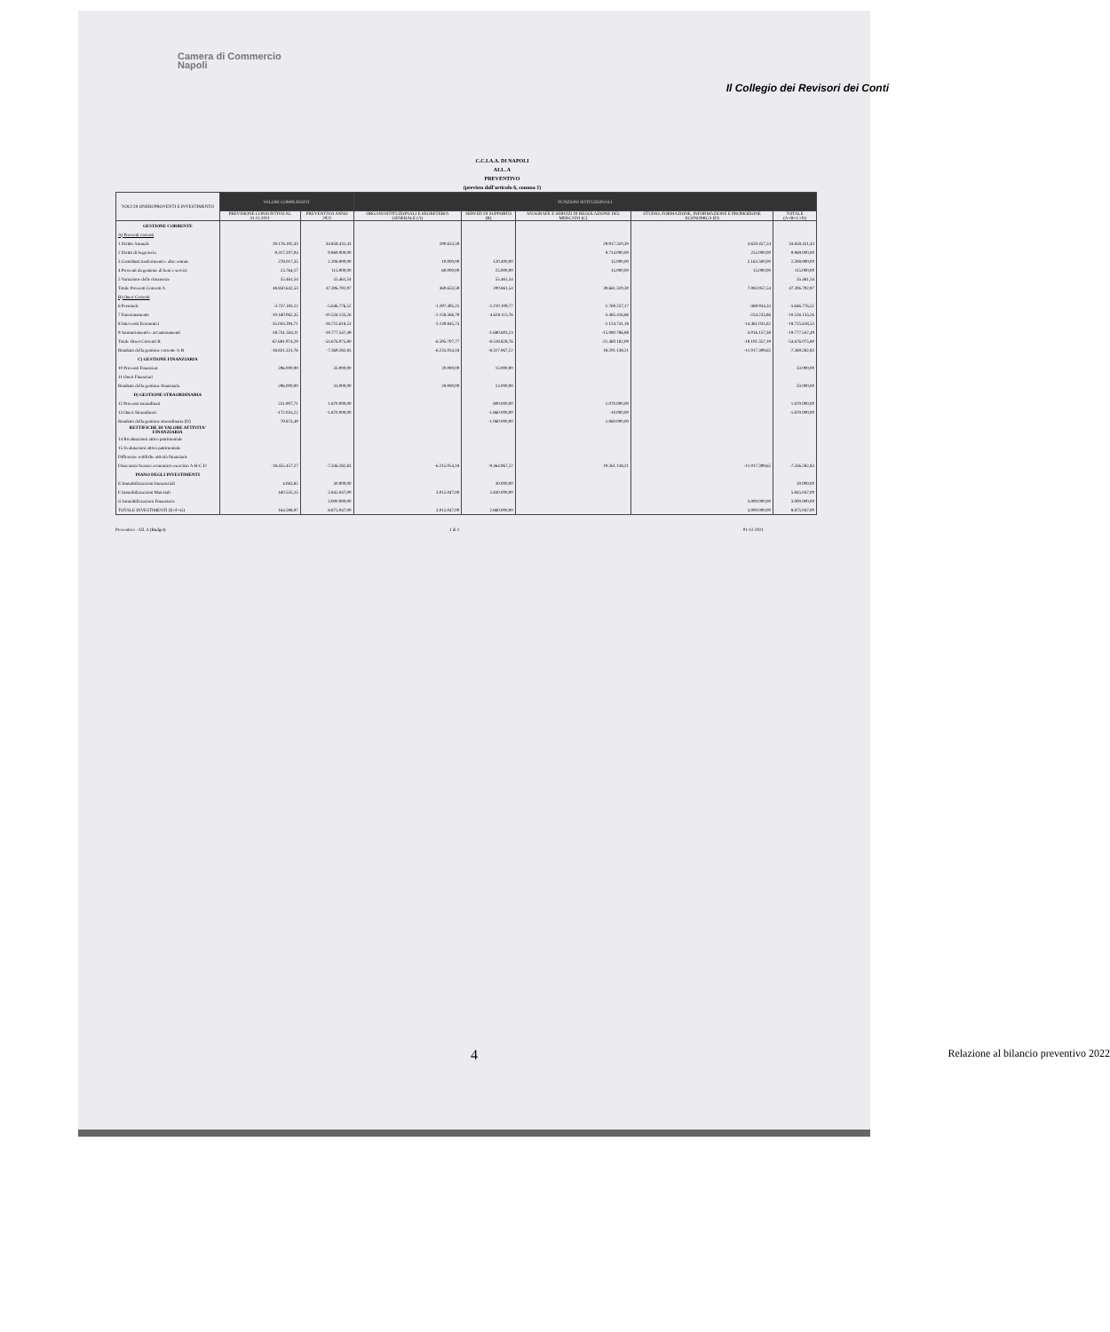Camera di Commercio
Napoli
Il Collegio dei Revisori dei Conti
C.C.I.A.A. DI NAPOLI
ALL. A
PREVENTIVO
(previsto dall'articolo 6, comma 1)
| VOCI DI ONERI/PROVENTI E INVESTIMENTO | VALORI COMPLESSIVI | | FUNZIONI ISTITUZIONALI | | | | |
| --- | --- | --- | --- | --- | --- | --- | --- |
| | PREVISIONE CONSUNTIVO AL 31.12.2021 | PREVENTIVO ANNO 2022 | ORGANI ISTITUZIONALI E SEGRETERIA GENERALE (A) | SERVIZI DI SUPPORTO (B) | ANAGRAFE E SERVIZI DI REGOLAZIONE DEL MERCATO (C) | STUDIO, FORMAZIONE, INFORMAZIONE E PROMOZIONE ECONOMICA (D) | TOTALE (A+B+C+D) |
| GESTIONE CORRENTE | | | | | | | |
| A) Proventi correnti | | | | | | | |
| 1 Diritto Annuale | 39.176.192,43 | 34.858.431,43 | 290.653,59 | | 29.917.320,30 | 4.650.457,54 | 34.858.431,43 |
| 2 Diritti di Segreteria | 9.317.207,04 | 9.969.000,00 | | | 9.714.000,00 | 255.000,00 | 9.969.000,00 |
| 3 Contributi trasferimenti e altre entrate | 278.017,35 | 2.308.900,00 | 10.000,00 | 120.400,00 | 15.000,00 | 2.163.500,00 | 2.308.900,00 |
| 4 Proventi da gestione di beni e servizi | 23.764,17 | 115.000,00 | 60.000,00 | 25.000,00 | 15.000,00 | 15.000,00 | 115.000,00 |
| 5 Variazione delle rimanenze | 55.461,54 | 55.461,54 | | 55.461,54 | | | 55.461,54 |
| Totale Proventi Correnti A | 48.850.642,53 | 47.306.792,97 | 360.653,59 | 200.861,54 | 39.661.320,30 | 7.083.957,54 | 47.306.792,97 |
| B) Oneri Correnti | | | | | | | |
| 6 Personale | -3.737.183,12 | -5.646.776,52 | -1.297.495,25 | -2.210.109,77 | -1.769.237,17 | -369.934,33 | -5.646.776,52 |
| 7 Funzionamento | -10.160.062,35 | -10.526.133,26 | -2.158.366,79 | -4.628.115,76 | -3.485.416,86 | -254.233,86 | -10.526.133,26 |
| 8 Interventi Economici | -35.043.394,71 | -18.725.618,53 | -3.139.845,73 | | -1.124.741,18 | -14.461.031,62 | -18.725.618,53 |
| 9 Ammortamenti e accantonamenti | -18.741.334,11 | -19.777.547,49 | | -1.680.603,23 | -15.080.786,88 | -3.016.157,38 | -19.777.547,49 |
| Totale Oneri Correnti B | -67.681.974,29 | -54.676.075,80 | -6.595.707,77 | -8.518.828,76 | -21.460.182,09 | -18.101.357,19 | -54.676.075,80 |
| Risultato della gestione corrente A-B | -18.831.331,76 | -7.369.282,83 | -6.235.054,18 | -8.317.967,22 | 18.201.138,21 | -11.017.399,65 | -7.369.282,83 |
| C) GESTIONE FINANZIARIA | | | | | | | |
| 10 Proventi Finanziari | 296.000,00 | 33.000,00 | 20.000,00 | 13.000,00 | | | 33.000,00 |
| 11 Oneri Finanziari | | | | | | | |
| Risultato della gestione finanziaria | 296.000,00 | 33.000,00 | 20.000,00 | 13.000,00 | | | 33.000,00 |
| D) GESTIONE STRAORDINARIA | | | | | | | |
| 12 Proventi straordinari | 251.907,71 | 1.870.000,00 | | 800.000,00 | 1.070.000,00 | | 1.870.000,00 |
| 13 Oneri Straordinari | -172.033,22 | -1.870.000,00 | | -1.860.000,00 | -10.000,00 | | -1.870.000,00 |
| Risultato della gestione straordinaria (D) | 79.874,49 | | | -1.060.000,00 | 1.060.000,00 | | |
| RETTIFICHE DI VALORE ATTIVITA' FINANZIARIA | | | | | | | |
| 14 Rivalutazioni attivo patrimoniale | | | | | | | |
| 15 Svalutazioni attivo patrimoniale | | | | | | | |
| Differenze rettifiche attività finanziarie | | | | | | | |
| Disavanzo/Avanzo economico esercizio A-B-C-D | -18.455.457,27 | -7.336.282,83 | -6.215.054,18 | -9.364.967,22 | 19.261.138,21 | -11.017.399,65 | -7.336.282,83 |
| PIANO DEGLI INVESTIMENTI | | | | | | | |
| E Immobilizzazioni Immateriali | 4.063,82 | 30.000,00 | | 30.000,00 | | | 30.000,00 |
| F Immobilizzazioni Materiali | 160.535,15 | 5.845.047,00 | 3.015.047,00 | 2.830.000,00 | | | 5.845.047,00 |
| G Immobilizzazioni Finanziarie | | 3.000.000,00 | | | | 3.000.000,00 | 3.000.000,00 |
| TOTALE INVESTIMENTI (E+F+G) | 164.598,97 | 8.875.047,00 | 3.015.047,00 | 2.860.000,00 | | 3.000.000,00 | 8.875.047,00 |
Preventivo - All. A (Budget) 1 di 1 01-12-2021
4 Relazione al bilancio preventivo 2022